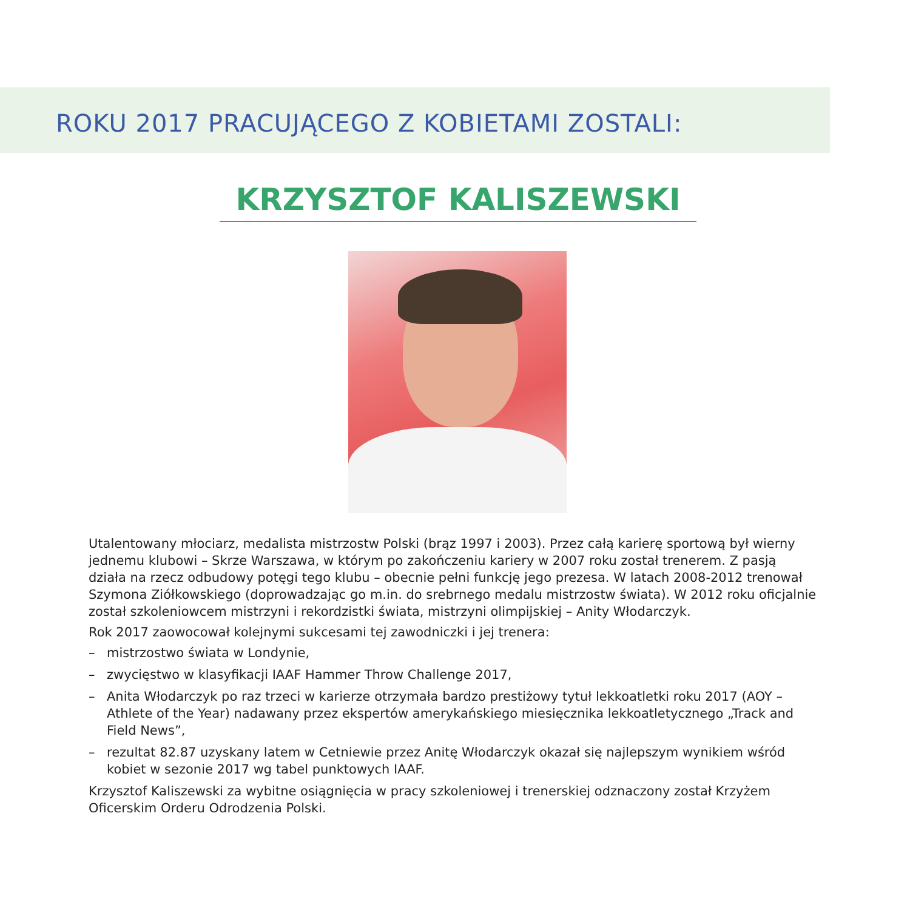ROKU 2017 PRACUJĄCEGO Z KOBIETAMI ZOSTALI:
KRZYSZTOF KALISZEWSKI
Utalentowany młociarz, medalista mistrzostw Polski (brąz 1997 i 2003). Przez całą karierę sportową był wierny jednemu klubowi – Skrze Warszawa, w którym po zakończeniu kariery w 2007 roku został trenerem. Z pasją działa na rzecz odbudowy potęgi tego klubu – obecnie pełni funkcję jego prezesa. W latach 2008-2012 trenował Szymona Ziółkowskiego (doprowadzając go m.in. do srebrnego medalu mistrzostw świata). W 2012 roku oficjalnie został szkoleniowcem mistrzyni i rekordzistki świata, mistrzyni olimpijskiej – Anity Włodarczyk.
Rok 2017 zaowocował kolejnymi sukcesami tej zawodniczki i jej trenera:
– mistrzostwo świata w Londynie,
– zwycięstwo w klasyfikacji IAAF Hammer Throw Challenge 2017,
– Anita Włodarczyk po raz trzeci w karierze otrzymała bardzo prestiżowy tytuł lekkoatletki roku 2017 (AOY – Athlete of the Year) nadawany przez ekspertów amerykańskiego miesięcznika lekkoatletycznego „Track and Field News”,
– rezultat 82.87 uzyskany latem w Cetniewie przez Anitę Włodarczyk okazał się najlepszym wynikiem wśród kobiet w sezonie 2017 wg tabel punktowych IAAF.
Krzysztof Kaliszewski za wybitne osiągnięcia w pracy szkoleniowej i trenerskiej odznaczony został Krzyżem Oficerskim Orderu Odrodzenia Polski.